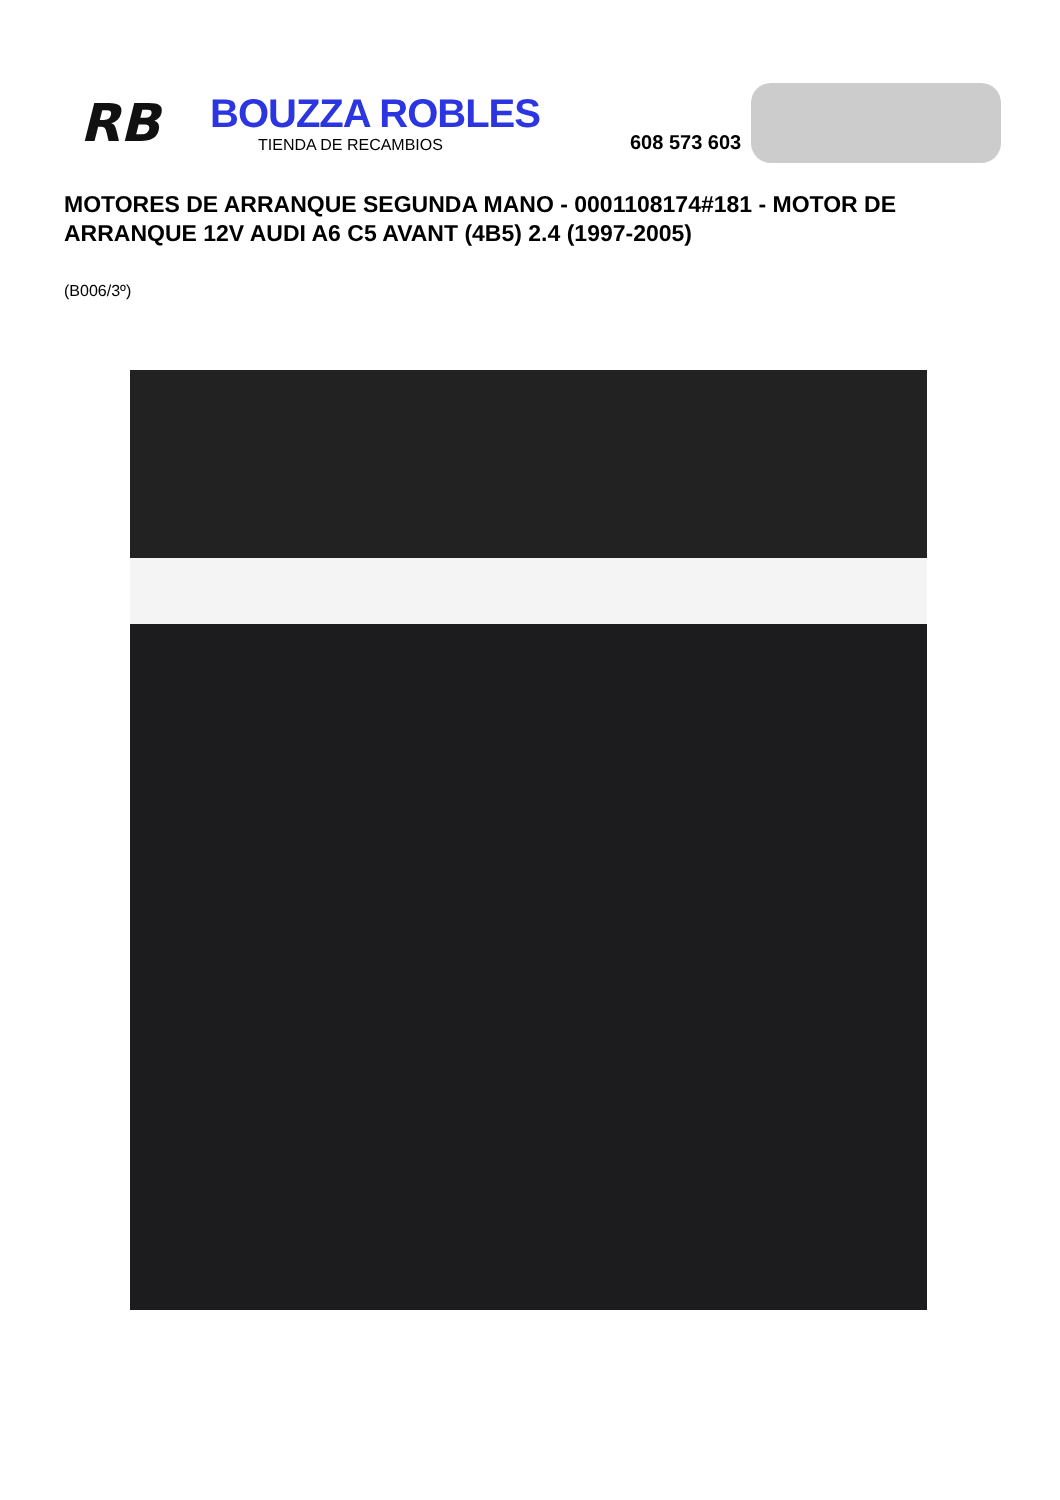RB
BOUZZA ROBLES
TIENDA DE RECAMBIOS
608 573 603
MOTORES DE ARRANQUE SEGUNDA MANO - 0001108174#181 - MOTOR DE ARRANQUE 12V AUDI A6 C5 AVANT (4B5) 2.4 (1997-2005)
(B006/3º)